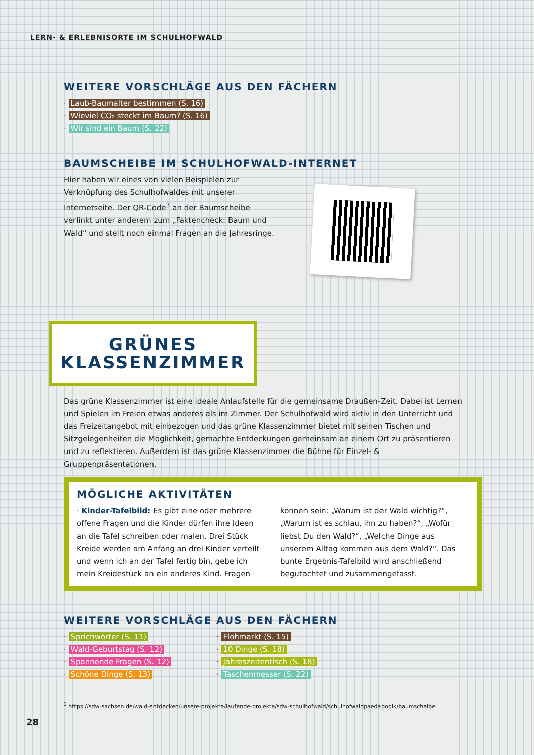LERN- & ERLEBNISORTE IM SCHULHOFWALD
WEITERE VORSCHLÄGE AUS DEN FÄCHERN
· Laub-Baumalter bestimmen (S. 16)
· Wieviel CO₂ steckt im Baum? (S. 16)
· Wir sind ein Baum (S. 22)
BAUMSCHEIBE IM SCHULHOFWALD-INTERNET
Hier haben wir eines von vielen Beispielen zur Verknüpfung des Schulhofwaldes mit unserer Internetseite. Der QR-Code<sup>3</sup> an der Baumscheibe verlinkt unter anderem zum „Faktencheck: Baum und Wald“ und stellt noch einmal Fragen an die Jahresringe.
GRÜNES
KLASSENZIMMER
Das grüne Klassenzimmer ist eine ideale Anlaufstelle für die gemeinsame Draußen-Zeit. Dabei ist Lernen und Spielen im Freien etwas anderes als im Zimmer. Der Schulhofwald wird aktiv in den Unterricht und das Freizeitangebot mit einbezogen und das grüne Klassenzimmer bietet mit seinen Tischen und Sitzgelegenheiten die Möglichkeit, gemachte Entdeckungen gemeinsam an einem Ort zu präsentieren und zu reflektieren. Außerdem ist das grüne Klassenzimmer die Bühne für Einzel- & Gruppenpräsentationen.
MÖGLICHE AKTIVITÄTEN
· Kinder-Tafelbild: Es gibt eine oder mehrere offene Fragen und die Kinder dürfen ihre Ideen an die Tafel schreiben oder malen. Drei Stück Kreide werden am Anfang an drei Kinder verteilt und wenn ich an der Tafel fertig bin, gebe ich mein Kreidestück an ein anderes Kind. Fragen können sein: „Warum ist der Wald wichtig?“, „Warum ist es schlau, ihn zu haben?“, „Wofür liebst Du den Wald?“, „Welche Dinge aus unserem Alltag kommen aus dem Wald?“. Das bunte Ergebnis-Tafelbild wird anschließend begutachtet und zusammengefasst.
WEITERE VORSCHLÄGE AUS DEN FÄCHERN
· Sprichwörter (S. 11)
· Wald-Geburtstag (S. 12)
· Spannende Fragen (S. 12)
· Schöne Dinge (S. 13)
· Flohmarkt (S. 15)
· 10 Dinge (S. 18)
· Jahreszeitentisch (S. 18)
· Taschenmesser (S. 22)
<sup>3</sup> https://sdw-sachsen.de/wald-entdecken/unsere-projekte/laufende-projekte/sdw-schulhofwald/schulhofwaldpaedagogik/baumscheibe
28